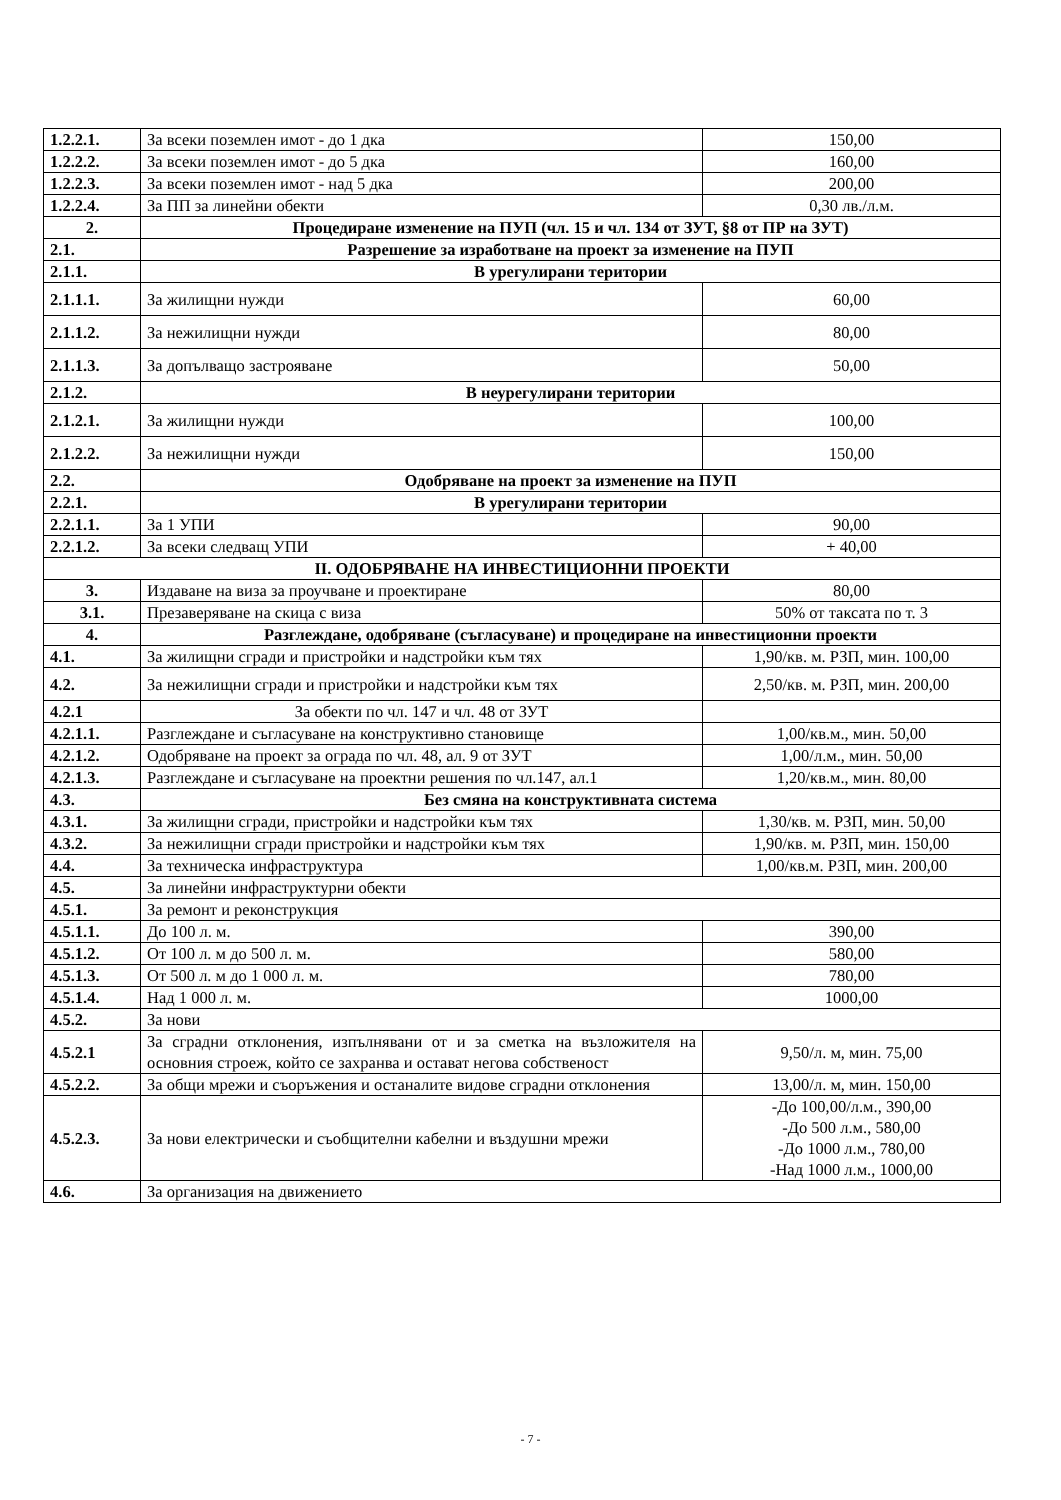| 1.2.2.1. | За всеки поземлен имот - до 1 дка | 150,00 |
| 1.2.2.2. | За всеки поземлен имот - до 5 дка | 160,00 |
| 1.2.2.3. | За всеки поземлен имот - над 5 дка | 200,00 |
| 1.2.2.4. | За ПП за линейни обекти | 0,30 лв./л.м. |
| 2. | Процедиране изменение на ПУП (чл. 15 и чл. 134 от ЗУТ, §8 от ПР на ЗУТ) | |
| 2.1. | Разрешение за изработване на проект за изменение на ПУП | |
| 2.1.1. | В урегулирани територии | |
| 2.1.1.1. | За жилищни нужди | 60,00 |
| 2.1.1.2. | За нежилищни нужди | 80,00 |
| 2.1.1.3. | За допълващо застрояване | 50,00 |
| 2.1.2. | В неурегулирани територии | |
| 2.1.2.1. | За жилищни нужди | 100,00 |
| 2.1.2.2. | За нежилищни нужди | 150,00 |
| 2.2. | Одобряване на проект за изменение на ПУП | |
| 2.2.1. | В урегулирани територии | |
| 2.2.1.1. | За 1 УПИ | 90,00 |
| 2.2.1.2. | За всеки следващ УПИ | + 40,00 |
| II. ОДОБРЯВАНЕ НА ИНВЕСТИЦИОННИ ПРОЕКТИ | | |
| 3. | Издаване на виза за проучване и проектиране | 80,00 |
| 3.1. | Презаверяване на скица с виза | 50% от таксата по т. 3 |
| 4. | Разглеждане, одобряване (съгласуване) и процедиране на инвестиционни проекти | |
| 4.1. | За жилищни сгради и пристройки и надстройки към тях | 1,90/кв. м. РЗП, мин. 100,00 |
| 4.2. | За нежилищни сгради и пристройки и надстройки към тях | 2,50/кв. м. РЗП, мин. 200,00 |
| 4.2.1 | За обекти по чл. 147 и чл. 48 от ЗУТ | |
| 4.2.1.1. | Разглеждане и съгласуване на конструктивно становище | 1,00/кв.м., мин. 50,00 |
| 4.2.1.2. | Одобряване на проект за ограда по чл. 48, ал. 9 от ЗУТ | 1,00/л.м., мин. 50,00 |
| 4.2.1.3. | Разглеждане и съгласуване на проектни решения по чл.147, ал.1 | 1,20/кв.м., мин. 80,00 |
| 4.3. | Без смяна на конструктивната система | |
| 4.3.1. | За жилищни сгради, пристройки и надстройки към тях | 1,30/кв. м. РЗП, мин. 50,00 |
| 4.3.2. | За нежилищни сгради пристройки и надстройки към тях | 1,90/кв. м. РЗП, мин. 150,00 |
| 4.4. | За техническа инфраструктура | 1,00/кв.м. РЗП, мин. 200,00 |
| 4.5. | За линейни инфраструктурни обекти | |
| 4.5.1. | За ремонт и реконструкция | |
| 4.5.1.1. | До 100 л. м. | 390,00 |
| 4.5.1.2. | От 100 л. м до 500 л. м. | 580,00 |
| 4.5.1.3. | От 500 л. м до 1 000 л. м. | 780,00 |
| 4.5.1.4. | Над 1 000 л. м. | 1000,00 |
| 4.5.2. | За нови | |
| 4.5.2.1 | За сградни отклонения, изпълнявани от и за сметка на възложителя на основния строеж, който се захранва и остават негова собственост | 9,50/л. м, мин. 75,00 |
| 4.5.2.2. | За общи мрежи и съоръжения и останалите видове сградни отклонения | 13,00/л. м, мин. 150,00 |
| 4.5.2.3. | За нови електрически и съобщителни кабелни и въздушни мрежи | -До 100,00/л.м., 390,00 -До 500 л.м., 580,00 -До 1000 л.м., 780,00 -Над 1000 л.м., 1000,00 |
| 4.6. | За организация на движението | |
- 7 -